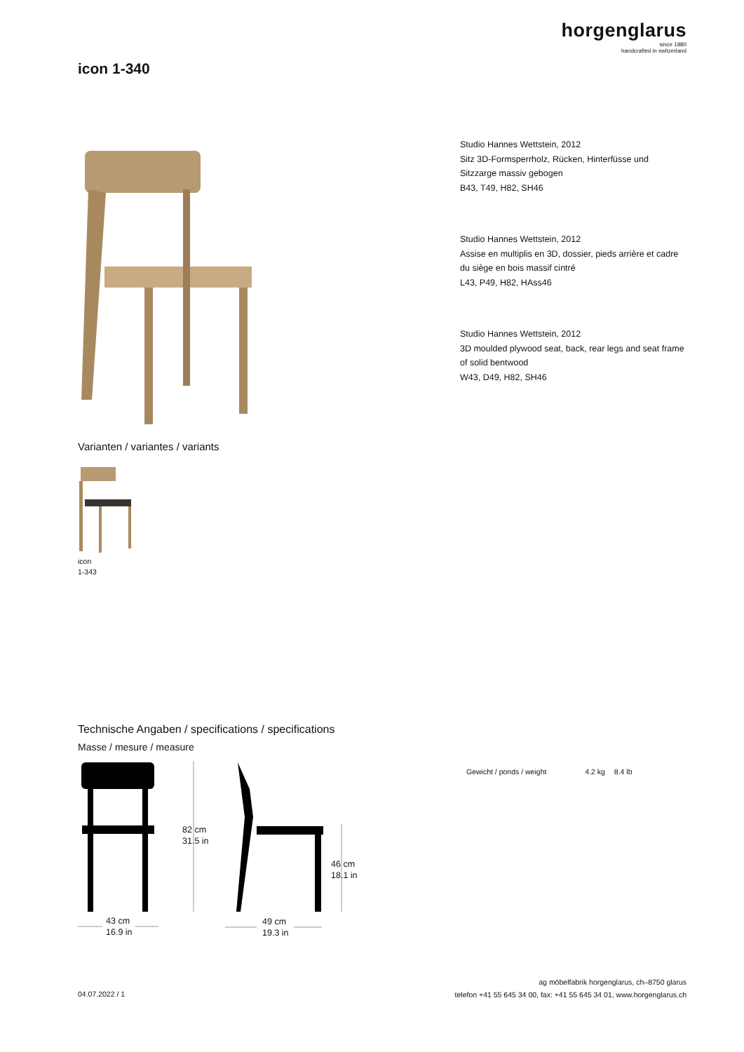horgenglarus
since 1880
handcrafted in switzerland
icon 1-340
Studio Hannes Wettstein, 2012
Sitz 3D-Formsperrholz, Rücken, Hinterfüsse und
Sitzzarge massiv gebogen
B43, T49, H82, SH46
Studio Hannes Wettstein, 2012
Assise en multiplis en 3D, dossier, pieds arrière et cadre
du siège en bois massif cintré
L43, P49, H82, HAss46
Studio Hannes Wettstein, 2012
3D moulded plywood seat, back, rear legs and seat frame
of solid bentwood
W43, D49, H82, SH46
Varianten / variantes / variants
icon
1-343
Technische Angaben / specifications / specifications
Masse / mesure / measure
82 cm
31.5 in
46 cm
18.1 in
43 cm
16.9 in
49 cm
19.3 in
Gewicht / ponds / weight 4.2 kg 8.4 lb
04.07.2022 / 1
ag möbelfabrik horgenglarus, ch–8750 glarus
telefon +41 55 645 34 00, fax: +41 55 645 34 01, www.horgenglarus.ch